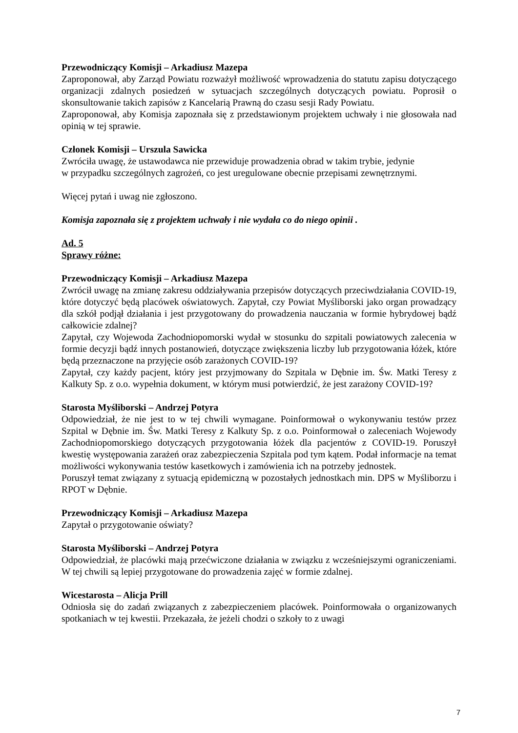Przewodniczący Komisji – Arkadiusz Mazepa
Zaproponował, aby Zarząd Powiatu rozważył możliwość wprowadzenia do statutu zapisu dotyczącego organizacji zdalnych posiedzeń w sytuacjach szczególnych dotyczących powiatu. Poprosił o skonsultowanie takich zapisów z Kancelarią Prawną do czasu sesji Rady Powiatu.
Zaproponował, aby Komisja zapoznała się z przedstawionym projektem uchwały i nie głosowała nad opinią w tej sprawie.
Członek Komisji – Urszula Sawicka
Zwróciła uwagę, że ustawodawca nie przewiduje prowadzenia obrad w takim trybie, jedynie
w przypadku szczególnych zagrożeń, co jest uregulowane obecnie przepisami zewnętrznymi.
Więcej pytań i uwag nie zgłoszono.
Komisja zapoznała się z projektem uchwały i nie wydała co do niego opinii .
Ad. 5
Sprawy różne:
Przewodniczący Komisji – Arkadiusz Mazepa
Zwrócił uwagę na zmianę zakresu oddziaływania przepisów dotyczących przeciwdziałania COVID-19, które dotyczyć będą placówek oświatowych. Zapytał, czy Powiat Myśliborski jako organ prowadzący dla szkół podjął działania i jest przygotowany do prowadzenia nauczania w formie hybrydowej bądź całkowicie zdalnej?
Zapytał, czy Wojewoda Zachodniopomorski wydał w stosunku do szpitali powiatowych zalecenia w formie decyzji bądź innych postanowień, dotyczące zwiększenia liczby lub przygotowania łóżek, które będą przeznaczone na przyjęcie osób zarażonych COVID-19?
Zapytał, czy każdy pacjent, który jest przyjmowany do Szpitala w Dębnie im. Św. Matki Teresy z Kalkuty Sp. z o.o. wypełnia dokument, w którym musi potwierdzić, że jest zarażony COVID-19?
Starosta Myśliborski – Andrzej Potyra
Odpowiedział, że nie jest to w tej chwili wymagane. Poinformował o wykonywaniu testów przez Szpital w Dębnie im. Św. Matki Teresy z Kalkuty Sp. z o.o. Poinformował o zaleceniach Wojewody Zachodniopomorskiego dotyczących przygotowania łóżek dla pacjentów z COVID-19. Poruszył kwestię występowania zarażeń oraz zabezpieczenia Szpitala pod tym kątem. Podał informacje na temat możliwości wykonywania testów kasetkowych i zamówienia ich na potrzeby jednostek.
Poruszył temat związany z sytuacją epidemiczną w pozostałych jednostkach min. DPS w Myśliborzu i RPOT w Dębnie.
Przewodniczący Komisji – Arkadiusz Mazepa
Zapytał o przygotowanie oświaty?
Starosta Myśliborski – Andrzej Potyra
Odpowiedział, że placówki mają przećwiczone działania w związku z wcześniejszymi ograniczeniami. W tej chwili są lepiej przygotowane do prowadzenia zajęć w formie zdalnej.
Wicestarosta – Alicja Prill
Odniosła się do zadań związanych z zabezpieczeniem placówek. Poinformowała o organizowanych spotkaniach w tej kwestii. Przekazała, że jeżeli chodzi o szkoły to z uwagi
7